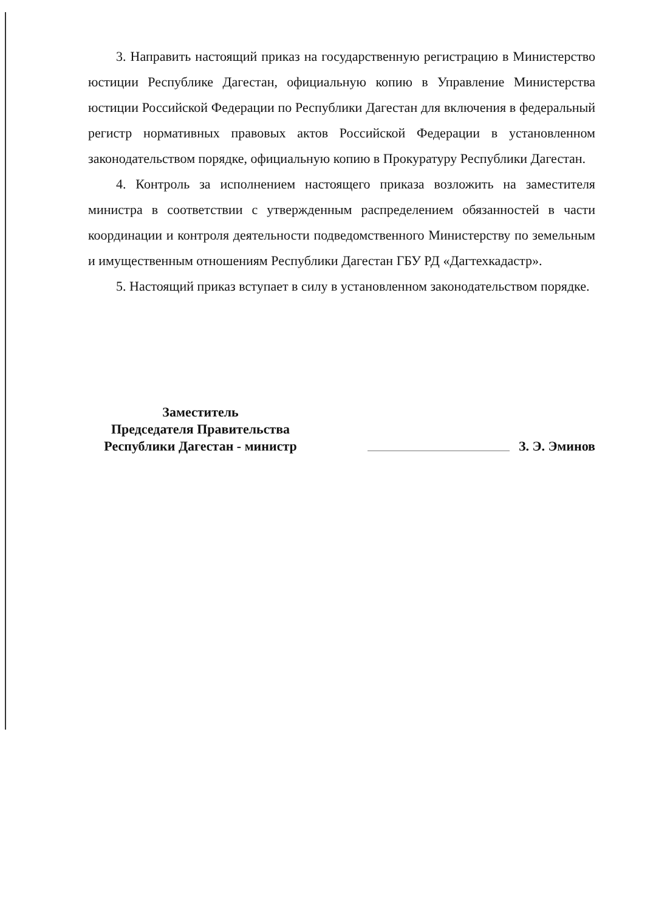3. Направить настоящий приказ на государственную регистрацию в Министерство юстиции Республике Дагестан, официальную копию в Управление Министерства юстиции Российской Федерации по Республики Дагестан для включения в федеральный регистр нормативных правовых актов Российской Федерации в установленном законодательством порядке, официальную копию в Прокуратуру Республики Дагестан.
4. Контроль за исполнением настоящего приказа возложить на заместителя министра в соответствии с утвержденным распределением обязанностей в части координации и контроля деятельности подведомственного Министерству по земельным и имущественным отношениям Республики Дагестан ГБУ РД «Дагтехкадастр».
5. Настоящий приказ вступает в силу в установленном законодательством порядке.
Заместитель
Председателя Правительства
Республики Дагестан - министр
З. Э. Эминов